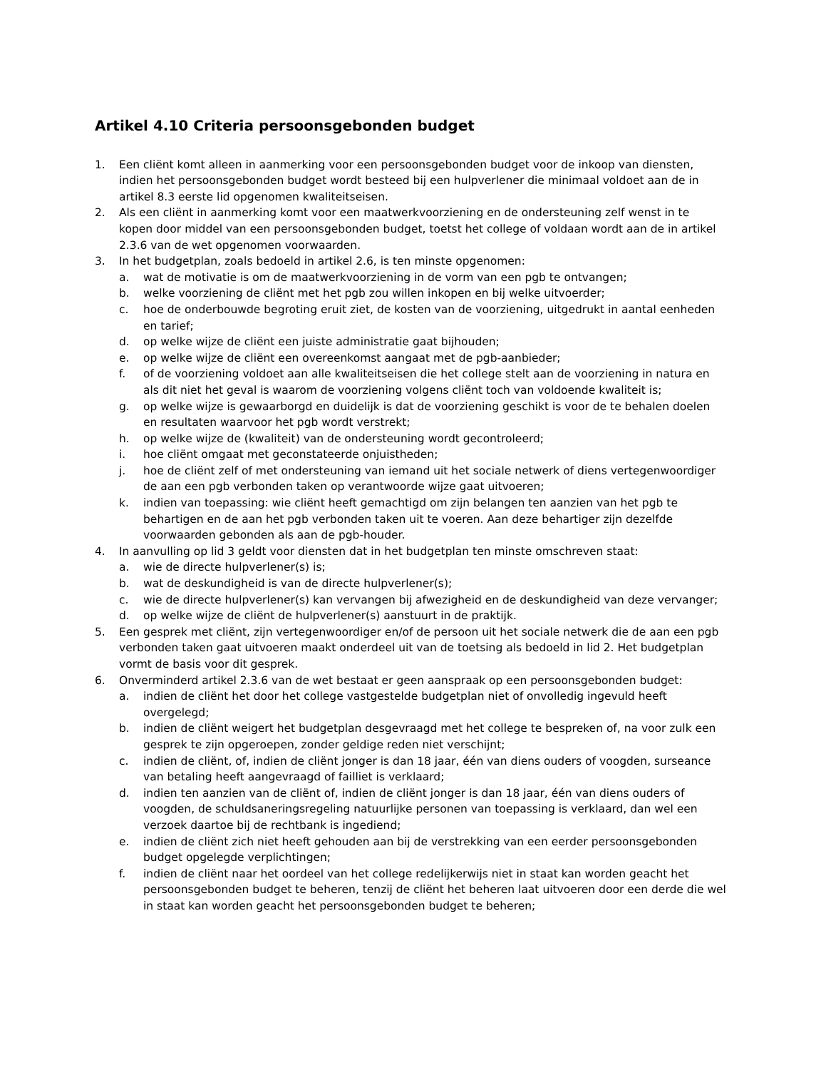Artikel 4.10 Criteria persoonsgebonden budget
1. Een cliënt komt alleen in aanmerking voor een persoonsgebonden budget voor de inkoop van diensten, indien het persoonsgebonden budget wordt besteed bij een hulpverlener die minimaal voldoet aan de in artikel 8.3 eerste lid opgenomen kwaliteitseisen.
2. Als een cliënt in aanmerking komt voor een maatwerkvoorziening en de ondersteuning zelf wenst in te kopen door middel van een persoonsgebonden budget, toetst het college of voldaan wordt aan de in artikel 2.3.6 van de wet opgenomen voorwaarden.
3. In het budgetplan, zoals bedoeld in artikel 2.6, is ten minste opgenomen:
a. wat de motivatie is om de maatwerkvoorziening in de vorm van een pgb te ontvangen;
b. welke voorziening de cliënt met het pgb zou willen inkopen en bij welke uitvoerder;
c. hoe de onderbouwde begroting eruit ziet, de kosten van de voorziening, uitgedrukt in aantal eenheden en tarief;
d. op welke wijze de cliënt een juiste administratie gaat bijhouden;
e. op welke wijze de cliënt een overeenkomst aangaat met de pgb-aanbieder;
f. of de voorziening voldoet aan alle kwaliteitseisen die het college stelt aan de voorziening in natura en als dit niet het geval is waarom de voorziening volgens cliënt toch van voldoende kwaliteit is;
g. op welke wijze is gewaarborgd en duidelijk is dat de voorziening geschikt is voor de te behalen doelen en resultaten waarvoor het pgb wordt verstrekt;
h. op welke wijze de (kwaliteit) van de ondersteuning wordt gecontroleerd;
i. hoe cliënt omgaat met geconstateerde onjuistheden;
j. hoe de cliënt zelf of met ondersteuning van iemand uit het sociale netwerk of diens vertegenwoordiger de aan een pgb verbonden taken op verantwoorde wijze gaat uitvoeren;
k. indien van toepassing: wie cliënt heeft gemachtigd om zijn belangen ten aanzien van het pgb te behartigen en de aan het pgb verbonden taken uit te voeren. Aan deze behartiger zijn dezelfde voorwaarden gebonden als aan de pgb-houder.
4. In aanvulling op lid 3 geldt voor diensten dat in het budgetplan ten minste omschreven staat:
a. wie de directe hulpverlener(s) is;
b. wat de deskundigheid is van de directe hulpverlener(s);
c. wie de directe hulpverlener(s) kan vervangen bij afwezigheid en de deskundigheid van deze vervanger;
d. op welke wijze de cliënt de hulpverlener(s) aanstuurt in de praktijk.
5. Een gesprek met cliënt, zijn vertegenwoordiger en/of de persoon uit het sociale netwerk die de aan een pgb verbonden taken gaat uitvoeren maakt onderdeel uit van de toetsing als bedoeld in lid 2. Het budgetplan vormt de basis voor dit gesprek.
6. Onverminderd artikel 2.3.6 van de wet bestaat er geen aanspraak op een persoonsgebonden budget:
a. indien de cliënt het door het college vastgestelde budgetplan niet of onvolledig ingevuld heeft overgelegd;
b. indien de cliënt weigert het budgetplan desgevraagd met het college te bespreken of, na voor zulk een gesprek te zijn opgeroepen, zonder geldige reden niet verschijnt;
c. indien de cliënt, of, indien de cliënt jonger is dan 18 jaar, één van diens ouders of voogden, surseance van betaling heeft aangevraagd of failliet is verklaard;
d. indien ten aanzien van de cliënt of, indien de cliënt jonger is dan 18 jaar, één van diens ouders of voogden, de schuldsaneringsregeling natuurlijke personen van toepassing is verklaard, dan wel een verzoek daartoe bij de rechtbank is ingediend;
e. indien de cliënt zich niet heeft gehouden aan bij de verstrekking van een eerder persoonsgebonden budget opgelegde verplichtingen;
f. indien de cliënt naar het oordeel van het college redelijkerwijs niet in staat kan worden geacht het persoonsgebonden budget te beheren, tenzij de cliënt het beheren laat uitvoeren door een derde die wel in staat kan worden geacht het persoonsgebonden budget te beheren;